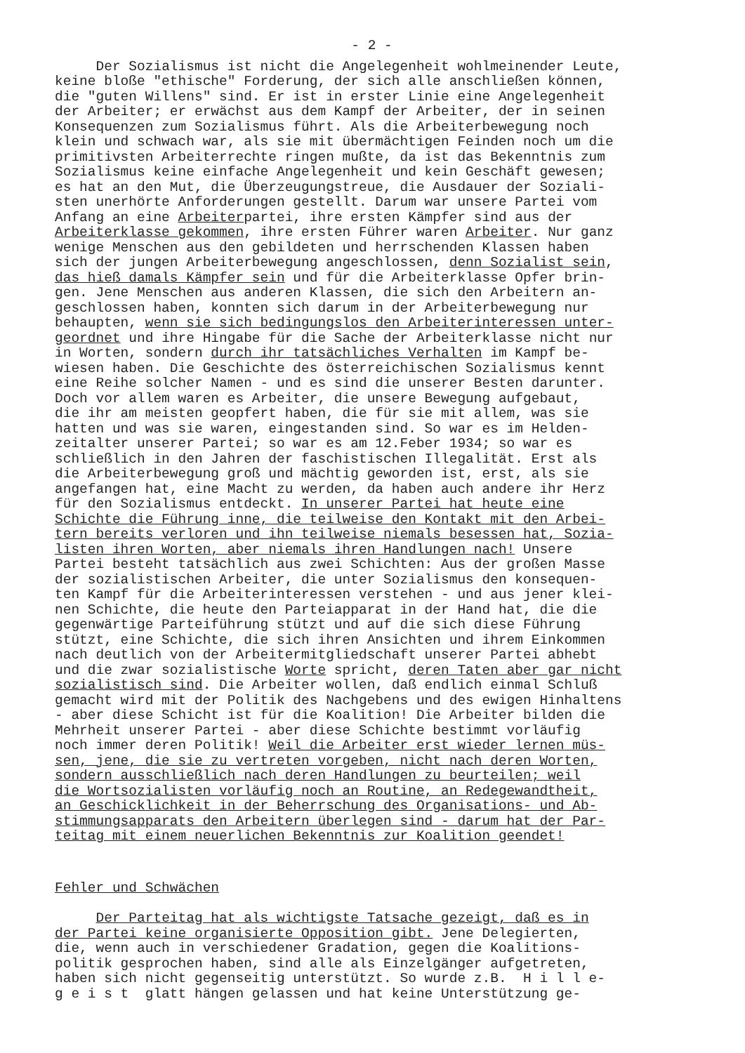- 2 -
Der Sozialismus ist nicht die Angelegenheit wohlmeinender Leute, keine bloße "ethische" Forderung, der sich alle anschließen können, die "guten Willens" sind. Er ist in erster Linie eine Angelegenheit der Arbeiter; er erwächst aus dem Kampf der Arbeiter, der in seinen Konsequenzen zum Sozialismus führt. Als die Arbeiterbewegung noch klein und schwach war, als sie mit übermächtigen Feinden noch um die primitivsten Arbeiterrechte ringen mußte, da ist das Bekenntnis zum Sozialismus keine einfache Angelegenheit und kein Geschäft gewesen; es hat an den Mut, die Überzeugungstreue, die Ausdauer der Soziali- sten unerhörte Anforderungen gestellt. Darum war unsere Partei vom Anfang an eine Arbeiterpartei, ihre ersten Kämpfer sind aus der Arbeiterklasse gekommen, ihre ersten Führer waren Arbeiter. Nur ganz wenige Menschen aus den gebildeten und herrschenden Klassen haben sich der jungen Arbeiterbewegung angeschlossen, denn Sozialist sein, das hieß damals Kämpfer sein und für die Arbeiterklasse Opfer brin- gen. Jene Menschen aus anderen Klassen, die sich den Arbeitern an- geschlossen haben, konnten sich darum in der Arbeiterbewegung nur behaupten, wenn sie sich bedingungslos den Arbeiterinteressen unter- geordnet und ihre Hingabe für die Sache der Arbeiterklasse nicht nur in Worten, sondern durch ihr tatsächliches Verhalten im Kampf be- wiesen haben. Die Geschichte des österreichischen Sozialismus kennt eine Reihe solcher Namen - und es sind die unserer Besten darunter. Doch vor allem waren es Arbeiter, die unsere Bewegung aufgebaut, die ihr am meisten geopfert haben, die für sie mit allem, was sie hatten und was sie waren, eingestanden sind. So war es im Helden- zeitalter unserer Partei; so war es am 12.Feber 1934; so war es schließlich in den Jahren der faschistischen Illegalität. Erst als die Arbeiterbewegung groß und mächtig geworden ist, erst, als sie angefangen hat, eine Macht zu werden, da haben auch andere ihr Herz für den Sozialismus entdeckt. In unserer Partei hat heute eine Schichte die Führung inne, die teilweise den Kontakt mit den Arbei- tern bereits verloren und ihn teilweise niemals besessen hat, Sozia- listen ihren Worten, aber niemals ihren Handlungen nach! Unsere Partei besteht tatsächlich aus zwei Schichten: Aus der großen Masse der sozialistischen Arbeiter, die unter Sozialismus den konsequen- ten Kampf für die Arbeiterinteressen verstehen - und aus jener klei- nen Schichte, die heute den Parteiapparat in der Hand hat, die die gegenwärtige Parteiführung stützt und auf die sich diese Führung stützt, eine Schichte, die sich ihren Ansichten und ihrem Einkommen nach deutlich von der Arbeitermitgliedschaft unserer Partei abhebt und die zwar sozialistische Worte spricht, deren Taten aber gar nicht sozialistisch sind. Die Arbeiter wollen, daß endlich einmal Schluß gemacht wird mit der Politik des Nachgebens und des ewigen Hinhaltens - aber diese Schicht ist für die Koalition! Die Arbeiter bilden die Mehrheit unserer Partei - aber diese Schichte bestimmt vorläufig noch immer deren Politik! Weil die Arbeiter erst wieder lernen müs- sen, jene, die sie zu vertreten vorgeben, nicht nach deren Worten, sondern ausschließlich nach deren Handlungen zu beurteilen; weil die Wortsozialisten vorläufig noch an Routine, an Redegewandtheit, an Geschicklichkeit in der Beherrschung des Organisations- und Ab- stimmungsapparats den Arbeitern überlegen sind - darum hat der Par- teitag mit einem neuerlichen Bekenntnis zur Koalition geendet!
Fehler und Schwächen
Der Parteitag hat als wichtigste Tatsache gezeigt, daß es in der Partei keine organisierte Opposition gibt. Jene Delegierten, die, wenn auch in verschiedener Gradation, gegen die Koalitions- politik gesprochen haben, sind alle als Einzelgänger aufgetreten, haben sich nicht gegenseitig unterstützt. So wurde z.B. H i l l e- g e i s t glatt hängen gelassen und hat keine Unterstützung ge-